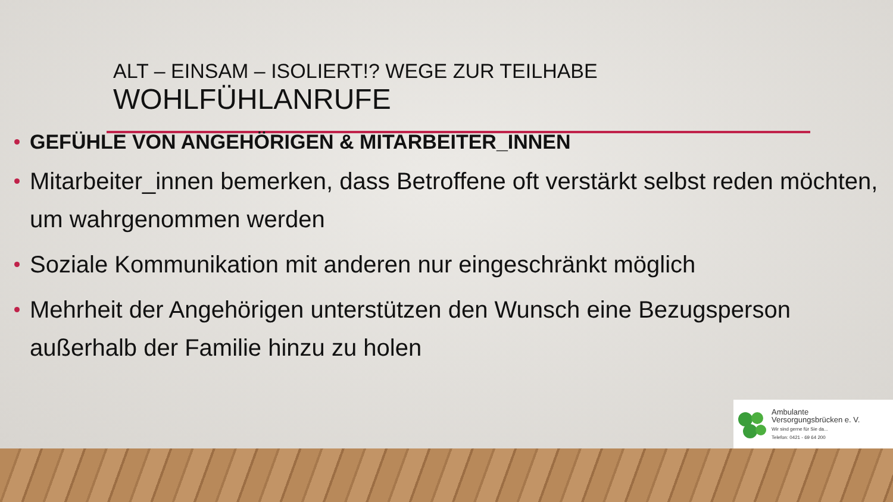ALT – EINSAM – ISOLIERT!? WEGE ZUR TEILHABE
WOHLFÜHLANRUFE
GEFÜHLE VON ANGEHÖRIGEN & MITARBEITER_INNEN
Mitarbeiter_innen bemerken, dass Betroffene oft verstärkt selbst reden möchten, um wahrgenommen werden
Soziale Kommunikation mit anderen nur eingeschränkt möglich
Mehrheit der Angehörigen unterstützen den Wunsch eine Bezugsperson außerhalb der Familie hinzu zu holen
Ambulante
Versorgungsbrücken e. V.
Wir sind gerne für Sie da...
Telefon: 0421 - 69 64 200